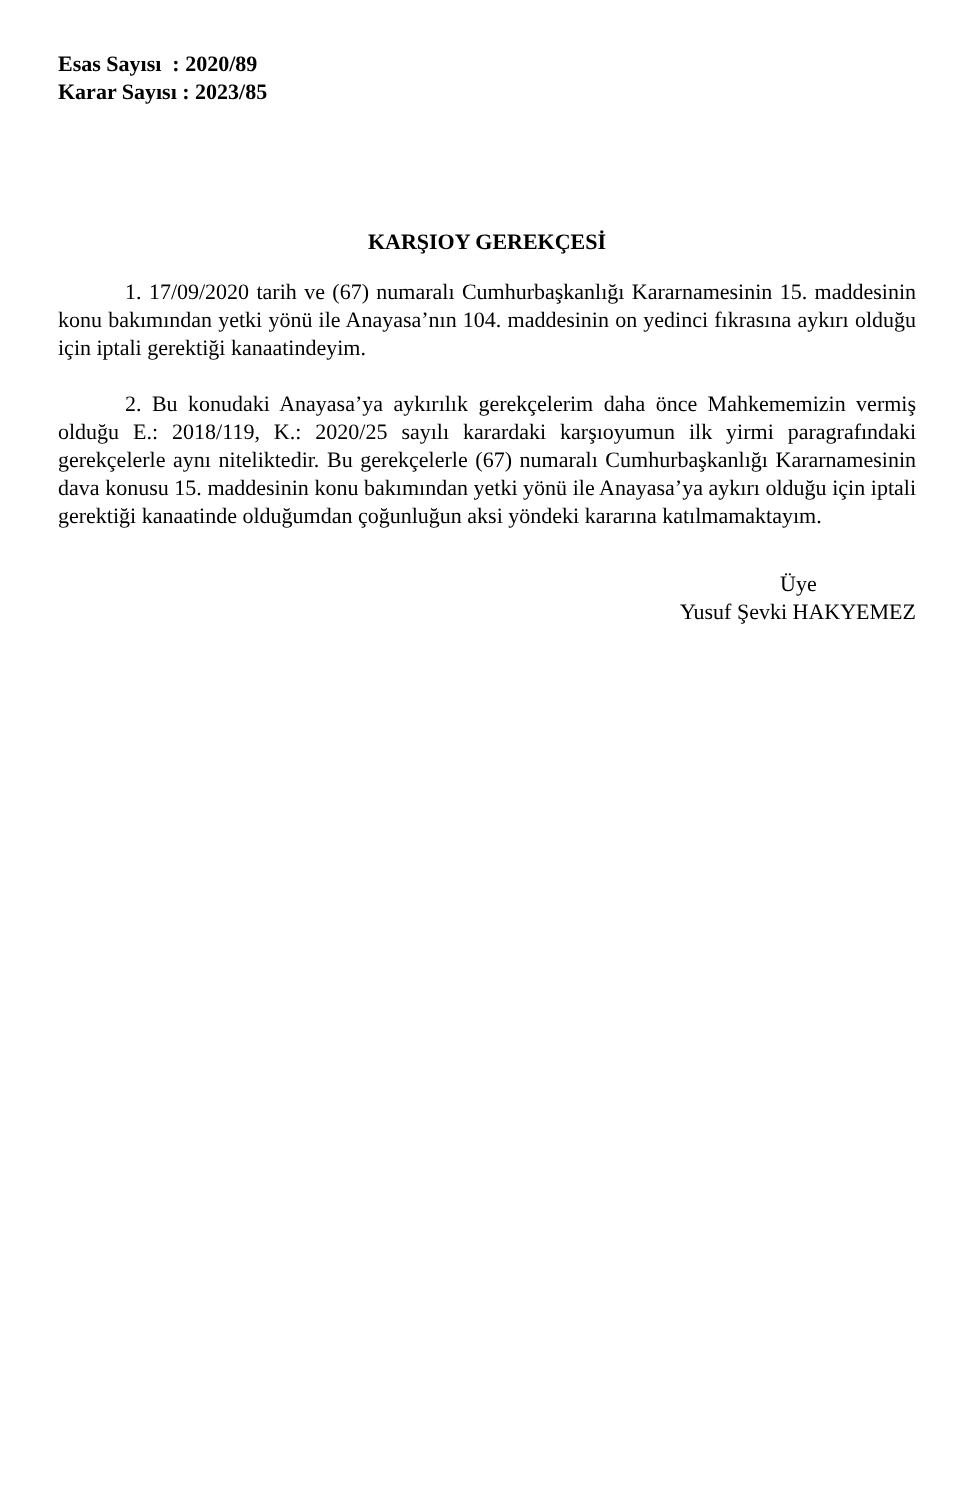Esas Sayısı : 2020/89
Karar Sayısı : 2023/85
KARŞIOY GEREKÇESİ
1. 17/09/2020 tarih ve (67) numaralı Cumhurbaşkanlığı Kararnamesinin 15. maddesinin konu bakımından yetki yönü ile Anayasa’nın 104. maddesinin on yedinci fıkrasına aykırı olduğu için iptali gerektiği kanaatindeyim.
2. Bu konudaki Anayasa’ya aykırılık gerekçelerim daha önce Mahkememizin vermiş olduğu E.: 2018/119, K.: 2020/25 sayılı karardaki karşıoyumun ilk yirmi paragrafındaki gerekçelerle aynı niteliktedir. Bu gerekçelerle (67) numaralı Cumhurbaşkanlığı Kararnamesinin dava konusu 15. maddesinin konu bakımından yetki yönü ile Anayasa’ya aykırı olduğu için iptali gerektiği kanaatinde olduğumdan çoğunluğun aksi yöndeki kararına katılmamaktayım.
Üye
Yusuf Şevki HAKYEMEZ